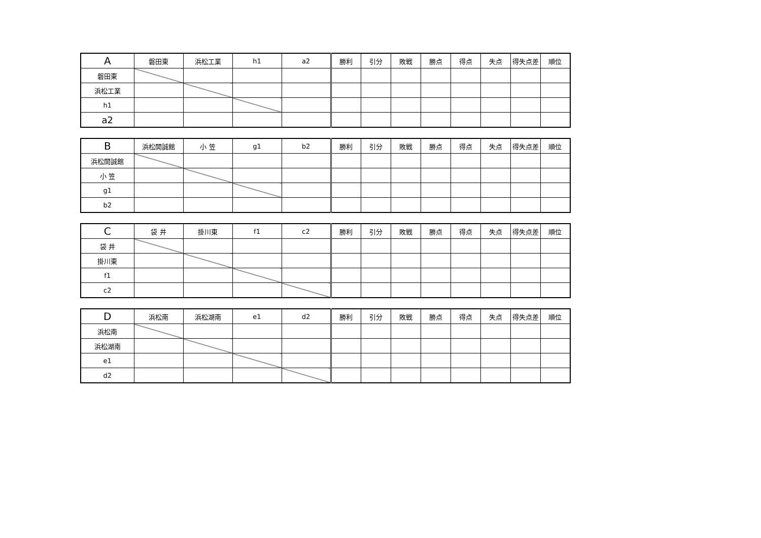| A | 磐田東 | 浜松工業 | h1 | a2 | 勝利 | 引分 | 敗戦 | 勝点 | 得点 | 失点 | 得失点差 | 順位 |
| --- | --- | --- | --- | --- | --- | --- | --- | --- | --- | --- | --- | --- |
| 磐田東 | | | | | | | | | | | | |
| 浜松工業 | | | | | | | | | | | | |
| h1 | | | | | | | | | | | | |
| a2 | | | | | | | | | | | | |
| B | 浜松開誠館 | 小 笠 | g1 | b2 | 勝利 | 引分 | 敗戦 | 勝点 | 得点 | 失点 | 得失点差 | 順位 |
| --- | --- | --- | --- | --- | --- | --- | --- | --- | --- | --- | --- | --- |
| 浜松開誠館 | | | | | | | | | | | | |
| 小 笠 | | | | | | | | | | | | |
| g1 | | | | | | | | | | | | |
| b2 | | | | | | | | | | | | |
| C | 袋 井 | 掛川東 | f1 | c2 | 勝利 | 引分 | 敗戦 | 勝点 | 得点 | 失点 | 得失点差 | 順位 |
| --- | --- | --- | --- | --- | --- | --- | --- | --- | --- | --- | --- | --- |
| 袋 井 | | | | | | | | | | | | |
| 掛川東 | | | | | | | | | | | | |
| f1 | | | | | | | | | | | | |
| c2 | | | | | | | | | | | | |
| D | 浜松南 | 浜松湖南 | e1 | d2 | 勝利 | 引分 | 敗戦 | 勝点 | 得点 | 失点 | 得失点差 | 順位 |
| --- | --- | --- | --- | --- | --- | --- | --- | --- | --- | --- | --- | --- |
| 浜松南 | | | | | | | | | | | | |
| 浜松湖南 | | | | | | | | | | | | |
| e1 | | | | | | | | | | | | |
| d2 | | | | | | | | | | | | |